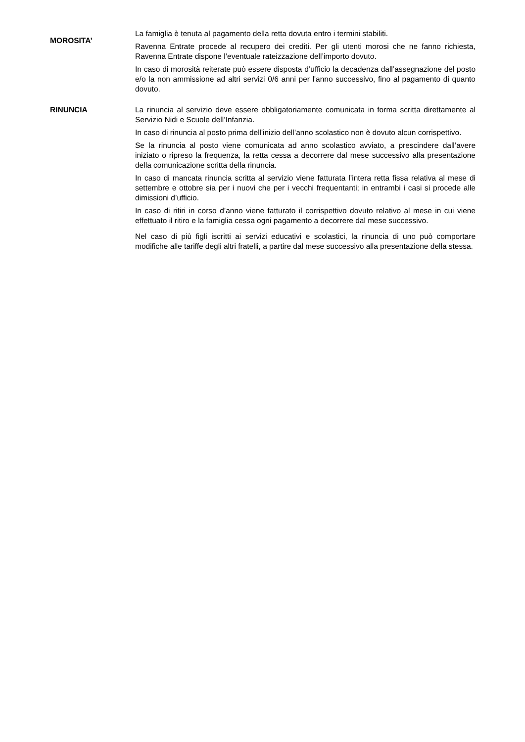MOROSITA’
La famiglia è tenuta al pagamento della retta dovuta entro i termini stabiliti.
Ravenna Entrate procede al recupero dei crediti. Per gli utenti morosi che ne fanno richiesta, Ravenna Entrate dispone l’eventuale rateizzazione dell’importo dovuto.
In caso di morosità reiterate può essere disposta d’ufficio la decadenza dall’assegnazione del posto e/o la non ammissione ad altri servizi 0/6 anni per l'anno successivo, fino al pagamento di quanto dovuto.
RINUNCIA La rinuncia al servizio deve essere obbligatoriamente comunicata in forma scritta direttamente al Servizio Nidi e Scuole dell’Infanzia.
In caso di rinuncia al posto prima dell'inizio dell’anno scolastico non è dovuto alcun corrispettivo.
Se la rinuncia al posto viene comunicata ad anno scolastico avviato, a prescindere dall’avere iniziato o ripreso la frequenza, la retta cessa a decorrere dal mese successivo alla presentazione della comunicazione scritta della rinuncia.
In caso di mancata rinuncia scritta al servizio viene fatturata l’intera retta fissa relativa al mese di settembre e ottobre sia per i nuovi che per i vecchi frequentanti; in entrambi i casi si procede alle dimissioni d’ufficio.
In caso di ritiri in corso d’anno viene fatturato il corrispettivo dovuto relativo al mese in cui viene effettuato il ritiro e la famiglia cessa ogni pagamento a decorrere dal mese successivo.
Nel caso di più figli iscritti ai servizi educativi e scolastici, la rinuncia di uno può comportare modifiche alle tariffe degli altri fratelli, a partire dal mese successivo alla presentazione della stessa.